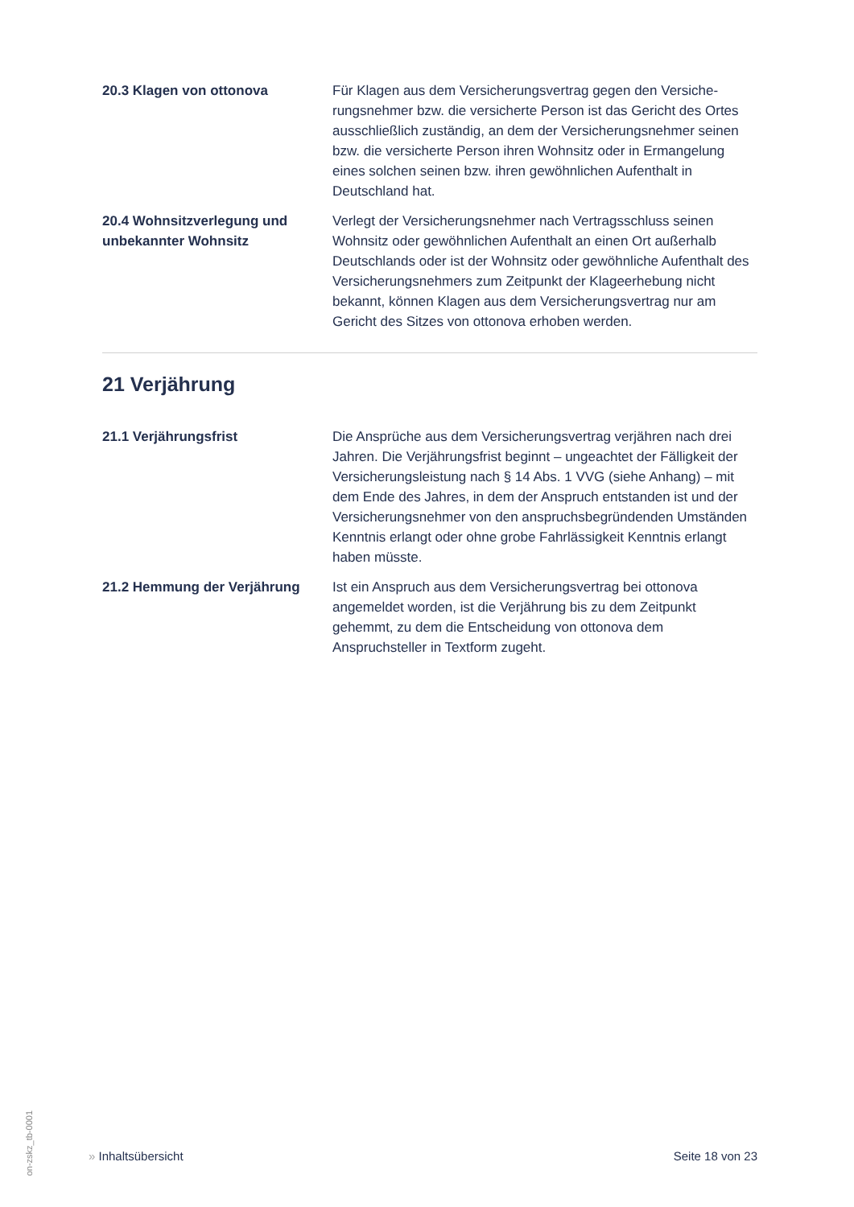20.3 Klagen von ottonova Für Klagen aus dem Versicherungsvertrag gegen den Versiche-rungsnehmer bzw. die versicherte Person ist das Gericht des Ortes ausschließlich zuständig, an dem der Versicherungsnehmer seinen bzw. die versicherte Person ihren Wohnsitz oder in Ermangelung eines solchen seinen bzw. ihren gewöhnlichen Aufenthalt in Deutschland hat.
20.4 Wohnsitzverlegung und unbekannter Wohnsitz
Verlegt der Versicherungsnehmer nach Vertragsschluss seinen Wohnsitz oder gewöhnlichen Aufenthalt an einen Ort außerhalb Deutschlands oder ist der Wohnsitz oder gewöhnliche Aufenthalt des Versicherungsnehmers zum Zeitpunkt der Klageerhebung nicht bekannt, können Klagen aus dem Versicherungsvertrag nur am Gericht des Sitzes von ottonova erhoben werden.
21 Verjährung
21.1 Verjährungsfrist Die Ansprüche aus dem Versicherungsvertrag verjähren nach drei Jahren. Die Verjährungsfrist beginnt – ungeachtet der Fälligkeit der Versicherungsleistung nach § 14 Abs. 1 VVG (siehe Anhang) – mit dem Ende des Jahres, in dem der Anspruch entstanden ist und der Versicherungsnehmer von den anspruchsbegründenden Umständen Kenntnis erlangt oder ohne grobe Fahrlässigkeit Kenntnis erlangt haben müsste.
21.2 Hemmung der Verjährung Ist ein Anspruch aus dem Versicherungsvertrag bei ottonova angemeldet worden, ist die Verjährung bis zu dem Zeitpunkt gehemmt, zu dem die Entscheidung von ottonova dem Anspruchsteller in Textform zugeht.
on-zskz_tb-0001
» Inhaltsübersicht Seite 18 von 23